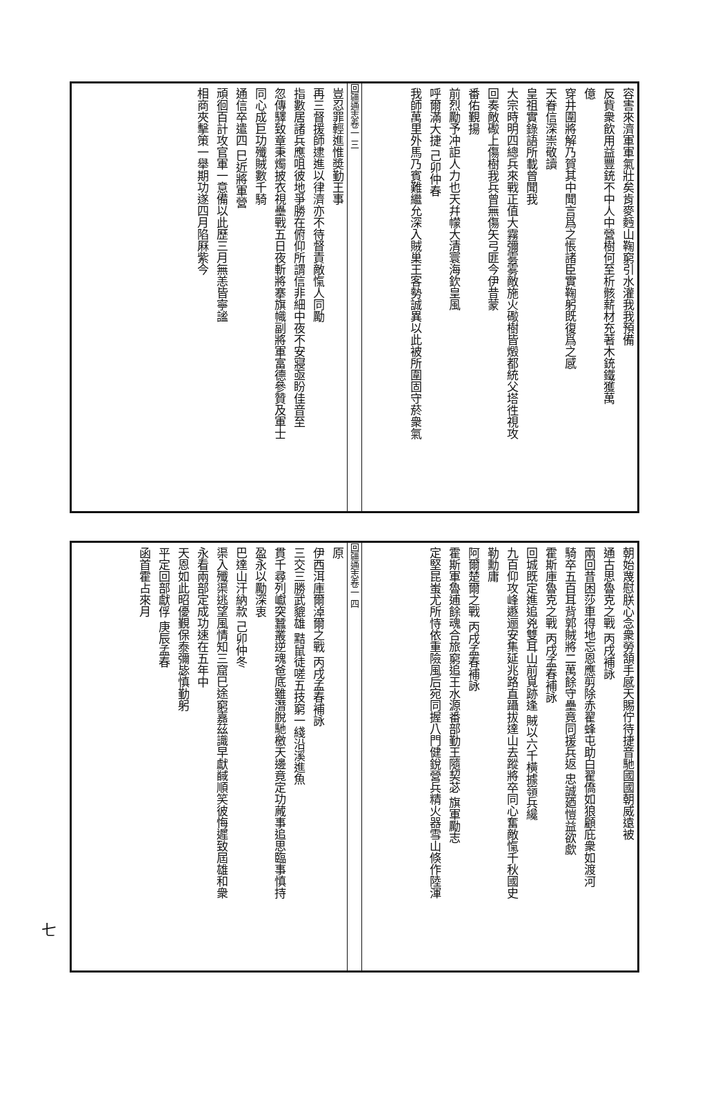容害來濟軍軍氣壯矣肯麥麪山鞠窮引水灌我我預備
反貲衆飲用益豐銃不中人中營樹何至析骸薪材充著木銃鐵獲萬
億
穿井圍將解乃賀其中聞言爲之悵諸臣實鞠躬既復爲之感
天眷信深崇敬讀
皇祖實錄語所載曾聞我
大宗時明四總兵來戰正值大霧彌雾雾敵施火礮樹皆燬都統父塔徃視攻
回奏敵礮上傷樹我兵曾無傷矢弓匪今伊昔蒙
番佑覲揚
前烈勵予冲詎人力也天幷幪大清寰海欽皇風
呼爾滿大捷 己卯仲春
我師萬里外馬乃賓難繼允深入賊巢王客勢誠異以此被所圍固守菸衆氣
回疆通志卷一 三
豈忍罪輕進惟奬勤王事
再三督援師逮進以律濟亦不待督責敵愾人同勵
指數居諸兵應咀彼地爭勝在俯仰所謂信非細中夜不安寢亟盼佳音至
忽傳驛致章秉燭披衣視壘戰五日夜斬將搴旗幟副將軍富德參贊及軍士
同心成巨功殲賊數千騎
通信卒遣四 巳近將軍營
頑徊百計攻官軍一意備以此歷三月無恙皆寧謐
相商夾擊策一舉期功遂四月陷厤紫今
朝始蔑慰朕心念衆勞頷手感天賜佇待捷音馳國國朝威遠被
通古思魯克之戰 丙戌補詠
兩回昔困莎車得地忘恩應剪除赤翟蜂屯助白翟僑如狼顧庇衆如渡河
騎卒五百耳背郭賊將二萬餘守壘竟同援兵返 忠誠廼愷益欲歔
霍斯庫魯克之戰 丙戌孟春補詠
回城既定進追兇雙耳山前覓跡逢 賊以六千橫據嶺兵纔
九百仰攻峰遯逦安集延兆路直躡拔達山去蹤將卒同心奮敵愾千秋國史
勒勳庸
阿爾楚爾之戰 丙戌孟春補詠
霍斯軍魯逋餘魂合旅窮追王水源番部勤王隨契苾 旗軍勵志
定堅昆蚩尤所恃依重險風后宛同握八門健銳營兵精火器雪山倏作陸渾
回疆通志卷一 四
原
伊西洱庫爾淖爾之戰 丙戌孟春補詠
三交三勝武貔雄 黠鼠徒嗟五技窮一綫沿溪進魚
貫千尋列巘突蠶叢逆魂爸底雖潛脫馳檄天邊竟定功蕆事追思臨事慎持
盈永以勵深衷
巴達山汗納款 己卯仲冬
渠入殲渠逃望風情知三窟巳途窮嘉茲識早獻馘順笑彼悔遲致屆雄和衆
永看兩部定成功速在五年中
天恩如此昭優覲保泰彌毖慎勤躬
平定回部獻俘 庚辰孟春
函首霍占來月
七